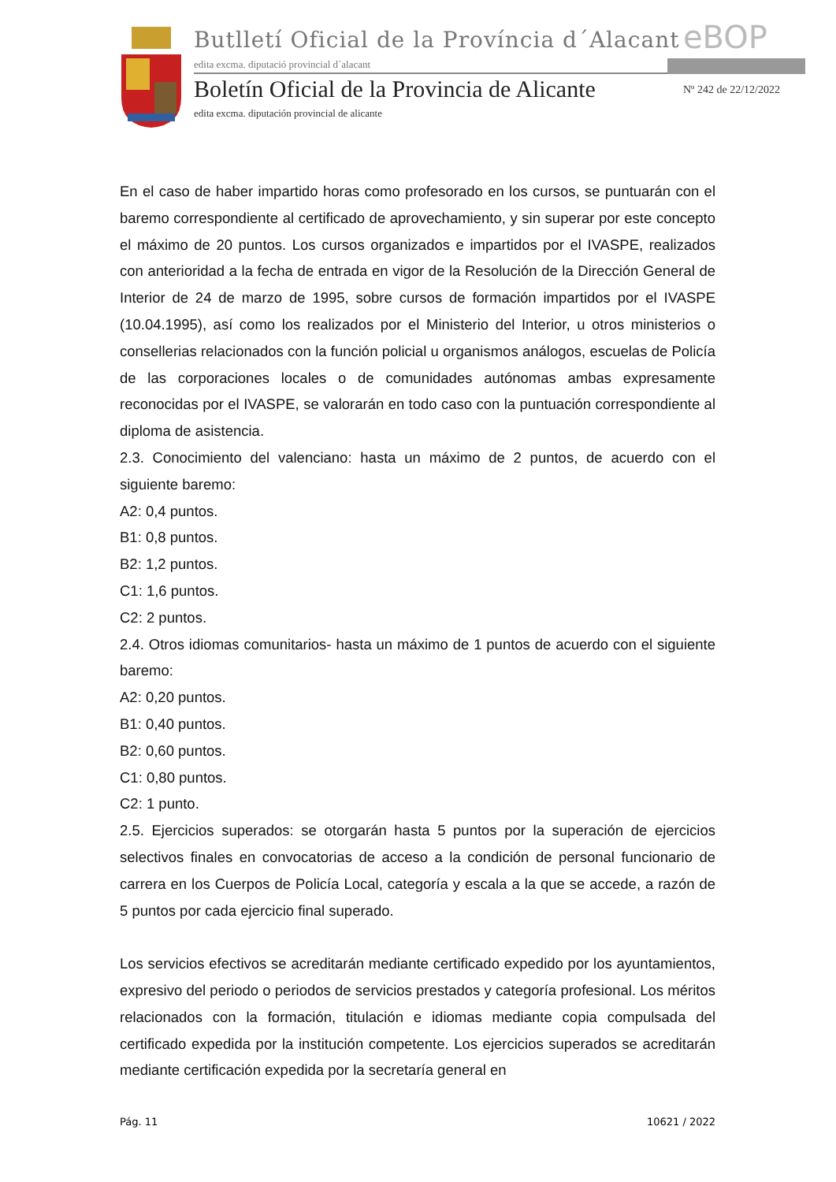Butlletí Oficial de la Província d´Alacant
eBOP
edita excma. diputació provincial d´alacant
Boletín Oficial de la Provincia de Alicante
Nº 242 de 22/12/2022
edita excma. diputación provincial de alicante
En el caso de haber impartido horas como profesorado en los cursos, se puntuarán con el baremo correspondiente al certificado de aprovechamiento, y sin superar por este concepto el máximo de 20 puntos. Los cursos organizados e impartidos por el IVASPE, realizados con anterioridad a la fecha de entrada en vigor de la Resolución de la Dirección General de Interior de 24 de marzo de 1995, sobre cursos de formación impartidos por el IVASPE (10.04.1995), así como los realizados por el Ministerio del Interior, u otros ministerios o consellerias relacionados con la función policial u organismos análogos, escuelas de Policía de las corporaciones locales o de comunidades autónomas ambas expresamente reconocidas por el IVASPE, se valorarán en todo caso con la puntuación correspondiente al diploma de asistencia.
2.3. Conocimiento del valenciano: hasta un máximo de 2 puntos, de acuerdo con el siguiente baremo:
A2: 0,4 puntos.
B1: 0,8 puntos.
B2: 1,2 puntos.
C1: 1,6 puntos.
C2: 2 puntos.
2.4. Otros idiomas comunitarios- hasta un máximo de 1 puntos de acuerdo con el siguiente baremo:
A2: 0,20 puntos.
B1: 0,40 puntos.
B2: 0,60 puntos.
C1: 0,80 puntos.
C2: 1 punto.
2.5. Ejercicios superados: se otorgarán hasta 5 puntos por la superación de ejercicios selectivos finales en convocatorias de acceso a la condición de personal funcionario de carrera en los Cuerpos de Policía Local, categoría y escala a la que se accede, a razón de 5 puntos por cada ejercicio final superado.
Los servicios efectivos se acreditarán mediante certificado expedido por los ayuntamientos, expresivo del periodo o periodos de servicios prestados y categoría profesional. Los méritos relacionados con la formación, titulación e idiomas mediante copia compulsada del certificado expedida por la institución competente. Los ejercicios superados se acreditarán mediante certificación expedida por la secretaría general en
Pág. 11 10621 / 2022